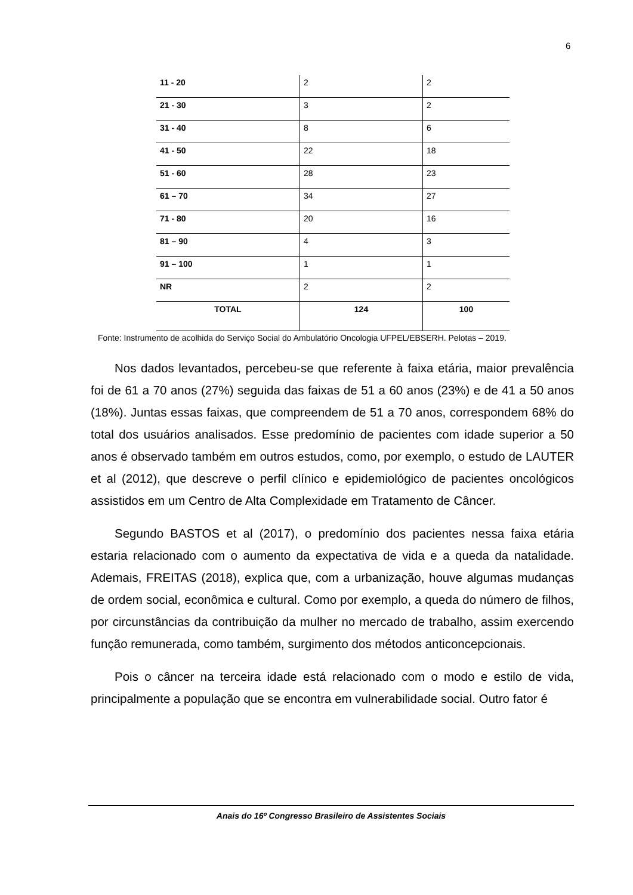6
| 11 - 20 | 2 | 2 |
| 21 - 30 | 3 | 2 |
| 31 - 40 | 8 | 6 |
| 41 - 50 | 22 | 18 |
| 51 - 60 | 28 | 23 |
| 61 – 70 | 34 | 27 |
| 71 - 80 | 20 | 16 |
| 81 – 90 | 4 | 3 |
| 91 – 100 | 1 | 1 |
| NR | 2 | 2 |
| TOTAL | 124 | 100 |
Fonte: Instrumento de acolhida do Serviço Social do Ambulatório Oncologia UFPEL/EBSERH. Pelotas – 2019.
Nos dados levantados, percebeu-se que referente à faixa etária, maior prevalência foi de 61 a 70 anos (27%) seguida das faixas de 51 a 60 anos (23%) e de 41 a 50 anos (18%). Juntas essas faixas, que compreendem de 51 a 70 anos, correspondem 68% do total dos usuários analisados. Esse predomínio de pacientes com idade superior a 50 anos é observado também em outros estudos, como, por exemplo, o estudo de LAUTER et al (2012), que descreve o perfil clínico e epidemiológico de pacientes oncológicos assistidos em um Centro de Alta Complexidade em Tratamento de Câncer.
Segundo BASTOS et al (2017), o predomínio dos pacientes nessa faixa etária estaria relacionado com o aumento da expectativa de vida e a queda da natalidade. Ademais, FREITAS (2018), explica que, com a urbanização, houve algumas mudanças de ordem social, econômica e cultural. Como por exemplo, a queda do número de filhos, por circunstâncias da contribuição da mulher no mercado de trabalho, assim exercendo função remunerada, como também, surgimento dos métodos anticoncepcionais.
Pois o câncer na terceira idade está relacionado com o modo e estilo de vida, principalmente a população que se encontra em vulnerabilidade social. Outro fator é
Anais do 16º Congresso Brasileiro de Assistentes Sociais